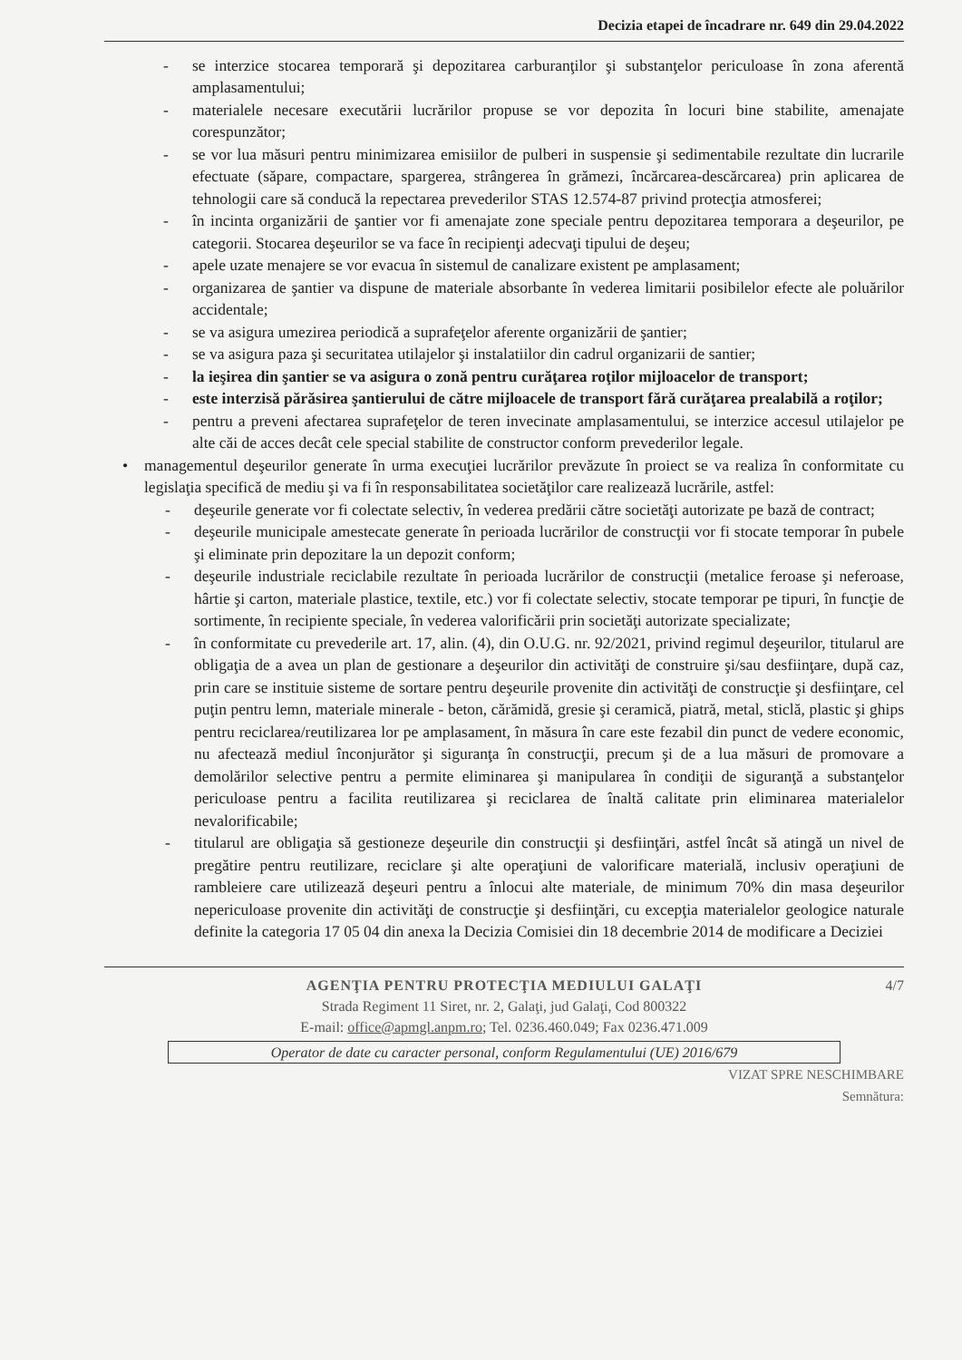Decizia etapei de încadrare nr. 649 din 29.04.2022
- se interzice stocarea temporară şi depozitarea carburanţilor şi substanţelor periculoase în zona aferentă amplasamentului;
- materialele necesare executării lucrărilor propuse se vor depozita în locuri bine stabilite, amenajate corespunzător;
- se vor lua măsuri pentru minimizarea emisiilor de pulberi in suspensie şi sedimentabile rezultate din lucrarile efectuate (săpare, compactare, spargerea, strângerea în grămezi, încărcarea-descărcarea) prin aplicarea de tehnologii care să conducă la repectarea prevederilor STAS 12.574-87 privind protecţia atmosferei;
- în incinta organizării de şantier vor fi amenajate zone speciale pentru depozitarea temporara a deşeurilor, pe categorii. Stocarea deşeurilor se va face în recipienţi adecvaţi tipului de deşeu;
- apele uzate menajere se vor evacua în sistemul de canalizare existent pe amplasament;
- organizarea de şantier va dispune de materiale absorbante în vederea limitarii posibilelor efecte ale poluărilor accidentale;
- se va asigura umezirea periodică a suprafeţelor aferente organizării de şantier;
- se va asigura paza şi securitatea utilajelor şi instalatiilor din cadrul organizarii de santier;
- la ieşirea din şantier se va asigura o zonă pentru curăţarea roţilor mijloacelor de transport;
- este interzisă părăsirea şantierului de către mijloacele de transport fără curăţarea prealabilă a roţilor;
- pentru a preveni afectarea suprafeţelor de teren invecinate amplasamentului, se interzice accesul utilajelor pe alte căi de acces decât cele special stabilite de constructor conform prevederilor legale.
• managementul deşeurilor generate în urma execuţiei lucrărilor prevăzute în proiect se va realiza în conformitate cu legislaţia specifică de mediu şi va fi în responsabilitatea societăţilor care realizează lucrările, astfel:
- deşeurile generate vor fi colectate selectiv, în vederea predării către societăţi autorizate pe bază de contract;
- deşeurile municipale amestecate generate în perioada lucrărilor de construcţii vor fi stocate temporar în pubele şi eliminate prin depozitare la un depozit conform;
- deşeurile industriale reciclabile rezultate în perioada lucrărilor de construcţii (metalice feroase şi neferoase, hârtie şi carton, materiale plastice, textile, etc.) vor fi colectate selectiv, stocate temporar pe tipuri, în funcţie de sortimente, în recipiente speciale, în vederea valorificării prin societăţi autorizate specializate;
- în conformitate cu prevederile art. 17, alin. (4), din O.U.G. nr. 92/2021, privind regimul deşeurilor, titularul are obligaţia de a avea un plan de gestionare a deşeurilor din activităţi de construire şi/sau desfiinţare, după caz, prin care se instituie sisteme de sortare pentru deşeurile provenite din activităţi de construcţie şi desfiinţare, cel puţin pentru lemn, materiale minerale - beton, cărămidă, gresie şi ceramică, piatră, metal, sticlă, plastic şi ghips pentru reciclarea/reutilizarea lor pe amplasament, în măsura în care este fezabil din punct de vedere economic, nu afectează mediul înconjurător şi siguranţa în construcţii, precum şi de a lua măsuri de promovare a demolărilor selective pentru a permite eliminarea şi manipularea în condiţii de siguranţă a substanţelor periculoase pentru a facilita reutilizarea şi reciclarea de înaltă calitate prin eliminarea materialelor nevalorificabile;
- titularul are obligaţia să gestioneze deşeurile din construcţii şi desfiinţări, astfel încât să atingă un nivel de pregătire pentru reutilizare, reciclare şi alte operaţiuni de valorificare materială, inclusiv operaţiuni de rambleiere care utilizează deşeuri pentru a înlocui alte materiale, de minimum 70% din masa deşeurilor nepericuloase provenite din activităţi de construcţie şi desfiinţări, cu excepţia materialelor geologice naturale definite la categoria 17 05 04 din anexa la Decizia Comisiei din 18 decembrie 2014 de modificare a Deciziei
4/7
AGENŢIA PENTRU PROTECŢIA MEDIULUI GALAŢI
Strada Regiment 11 Siret, nr. 2, Galaţi, jud Galaţi, Cod 800322
E-mail: office@apmgl.anpm.ro; Tel. 0236.460.049; Fax 0236.471.009
Operator de date cu caracter personal, conform Regulamentului (UE) 2016/679
VIZAT SPRE NESCHIMBARE
Semnătura: